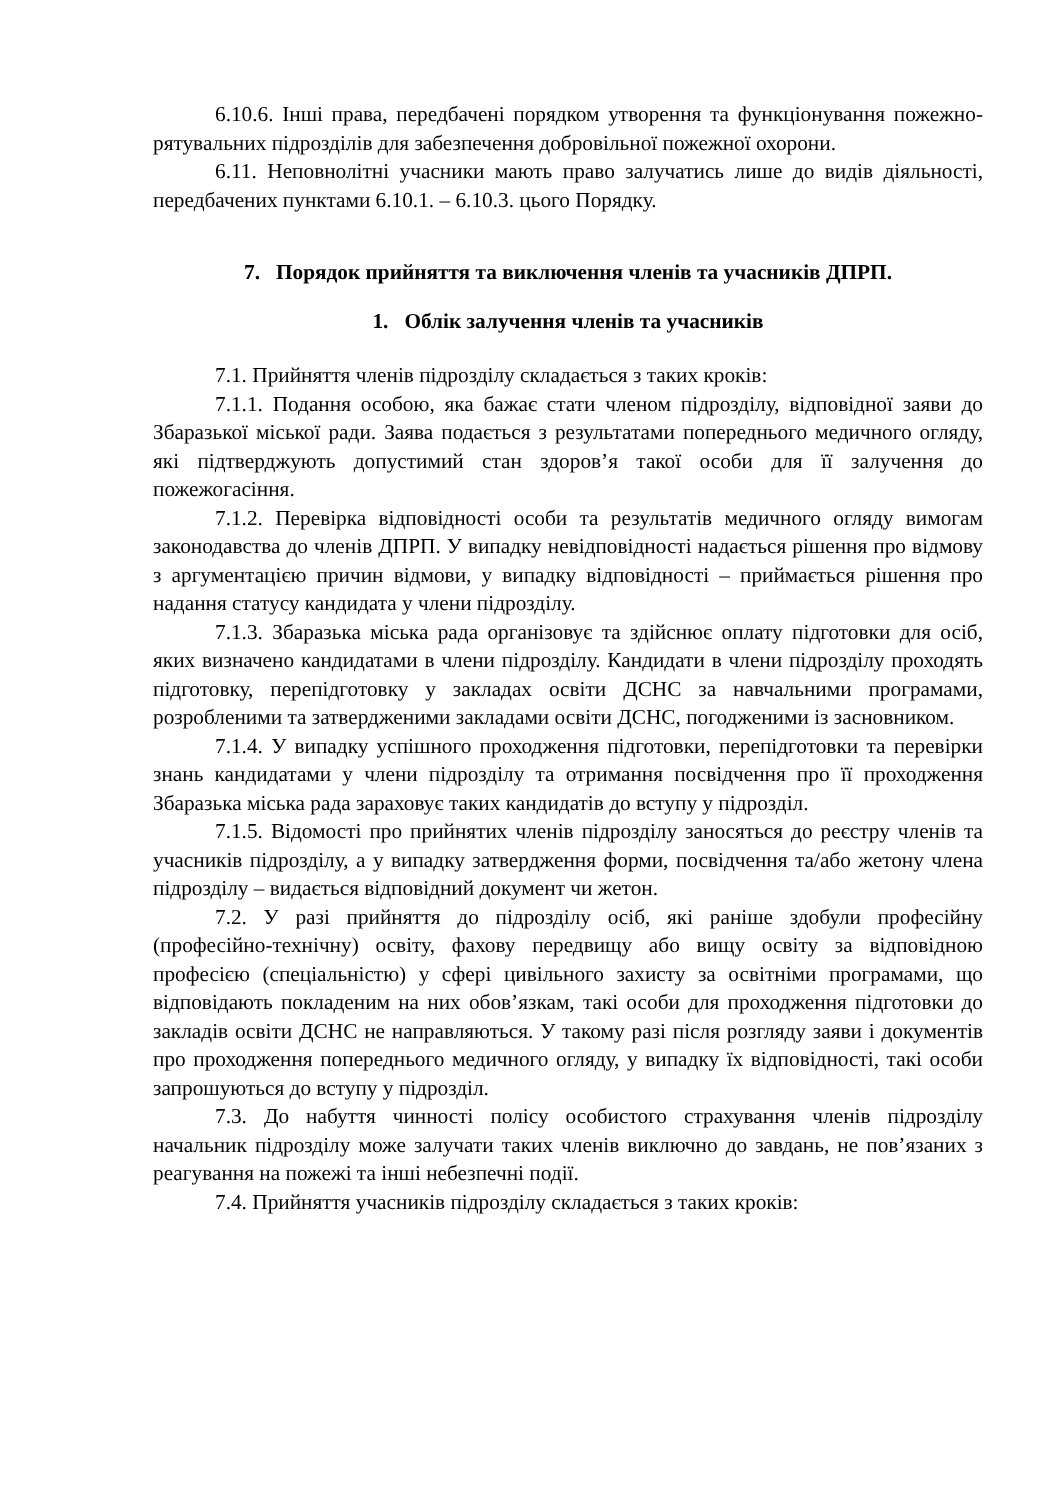6.10.6. Інші права, передбачені порядком утворення та функціонування пожежно-рятувальних підрозділів для забезпечення добровільної пожежної охорони.
6.11. Неповнолітні учасники мають право залучатись лише до видів діяльності, передбачених пунктами 6.10.1. – 6.10.3. цього Порядку.
7. Порядок прийняття та виключення членів та учасників ДПРП.
1. Облік залучення членів та учасників
7.1. Прийняття членів підрозділу складається з таких кроків:
7.1.1. Подання особою, яка бажає стати членом підрозділу, відповідної заяви до Збаразької міської ради. Заява подається з результатами попереднього медичного огляду, які підтверджують допустимий стан здоров’я такої особи для її залучення до пожежогасіння.
7.1.2. Перевірка відповідності особи та результатів медичного огляду вимогам законодавства до членів ДПРП. У випадку невідповідності надається рішення про відмову з аргументацією причин відмови, у випадку відповідності – приймається рішення про надання статусу кандидата у члени підрозділу.
7.1.3. Збаразька міська рада організовує та здійснює оплату підготовки для осіб, яких визначено кандидатами в члени підрозділу. Кандидати в члени підрозділу проходять підготовку, перепідготовку у закладах освіти ДСНС за навчальними програмами, розробленими та затвердженими закладами освіти ДСНС, погодженими із засновником.
7.1.4. У випадку успішного проходження підготовки, перепідготовки та перевірки знань кандидатами у члени підрозділу та отримання посвідчення про її проходження Збаразька міська рада зараховує таких кандидатів до вступу у підрозділ.
7.1.5. Відомості про прийнятих членів підрозділу заносяться до реєстру членів та учасників підрозділу, а у випадку затвердження форми, посвідчення та/або жетону члена підрозділу – видається відповідний документ чи жетон.
7.2. У разі прийняття до підрозділу осіб, які раніше здобули професійну (професійно-технічну) освіту, фахову передвищу або вищу освіту за відповідною професією (спеціальністю) у сфері цивільного захисту за освітніми програмами, що відповідають покладеним на них обов’язкам, такі особи для проходження підготовки до закладів освіти ДСНС не направляються. У такому разі після розгляду заяви і документів про проходження попереднього медичного огляду, у випадку їх відповідності, такі особи запрошуються до вступу у підрозділ.
7.3. До набуття чинності полісу особистого страхування членів підрозділу начальник підрозділу може залучати таких членів виключно до завдань, не пов’язаних з реагування на пожежі та інші небезпечні події.
7.4. Прийняття учасників підрозділу складається з таких кроків: